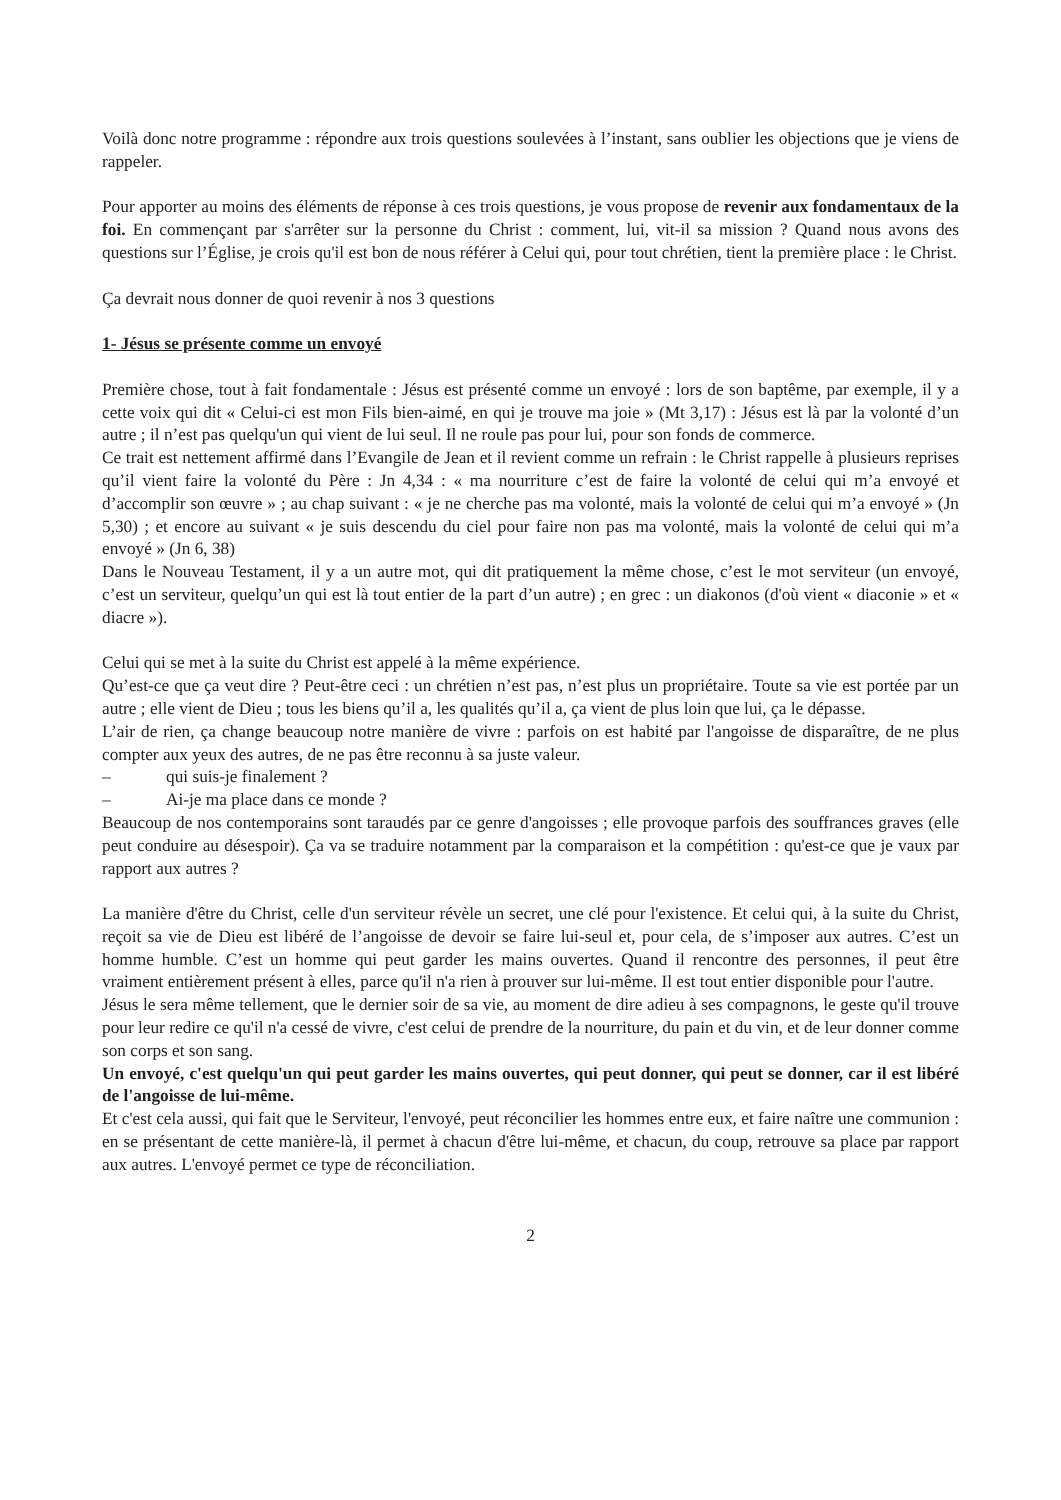Voilà donc notre programme : répondre aux trois questions soulevées à l’instant, sans oublier les objections que je viens de rappeler.
Pour apporter au moins des éléments de réponse à ces trois questions, je vous propose de revenir aux fondamentaux de la foi. En commençant par s'arrêter sur la personne du Christ : comment, lui, vit-il sa mission ? Quand nous avons des questions sur l’Église, je crois qu'il est bon de nous référer à Celui qui, pour tout chrétien, tient la première place : le Christ.
Ça devrait nous donner de quoi revenir à nos 3 questions
1- Jésus se présente comme un envoyé
Première chose, tout à fait fondamentale : Jésus est présenté comme un envoyé : lors de son baptême, par exemple, il y a cette voix qui dit « Celui-ci est mon Fils bien-aimé, en qui je trouve ma joie » (Mt 3,17) : Jésus est là par la volonté d’un autre ; il n’est pas quelqu'un qui vient de lui seul. Il ne roule pas pour lui, pour son fonds de commerce.
Ce trait est nettement affirmé dans l’Evangile de Jean et il revient comme un refrain : le Christ rappelle à plusieurs reprises qu’il vient faire la volonté du Père : Jn 4,34 : « ma nourriture c’est de faire la volonté de celui qui m’a envoyé et d’accomplir son œuvre » ; au chap suivant : « je ne cherche pas ma volonté, mais la volonté de celui qui m’a envoyé » (Jn 5,30) ; et encore au suivant « je suis descendu du ciel pour faire non pas ma volonté, mais la volonté de celui qui m’a envoyé » (Jn 6, 38)
Dans le Nouveau Testament, il y a un autre mot, qui dit pratiquement la même chose, c’est le mot serviteur (un envoyé, c’est un serviteur, quelqu’un qui est là tout entier de la part d’un autre) ; en grec : un diakonos (d'où vient « diaconie » et « diacre »).
Celui qui se met à la suite du Christ est appelé à la même expérience.
Qu’est-ce que ça veut dire ? Peut-être ceci : un chrétien n’est pas, n’est plus un propriétaire. Toute sa vie est portée par un autre ; elle vient de Dieu ; tous les biens qu’il a, les qualités qu’il a, ça vient de plus loin que lui, ça le dépasse.
L’air de rien, ça change beaucoup notre manière de vivre : parfois on est habité par l'angoisse de disparaître, de ne plus compter aux yeux des autres, de ne pas être reconnu à sa juste valeur.
– qui suis-je finalement ?
– Ai-je ma place dans ce monde ?
Beaucoup de nos contemporains sont taraudés par ce genre d'angoisses ; elle provoque parfois des souffrances graves (elle peut conduire au désespoir). Ça va se traduire notamment par la comparaison et la compétition : qu'est-ce que je vaux par rapport aux autres ?
La manière d'être du Christ, celle d'un serviteur révèle un secret, une clé pour l'existence. Et celui qui, à la suite du Christ, reçoit sa vie de Dieu est libéré de l’angoisse de devoir se faire lui-seul et, pour cela, de s’imposer aux autres. C’est un homme humble. C’est un homme qui peut garder les mains ouvertes. Quand il rencontre des personnes, il peut être vraiment entièrement présent à elles, parce qu'il n'a rien à prouver sur lui-même. Il est tout entier disponible pour l'autre.
Jésus le sera même tellement, que le dernier soir de sa vie, au moment de dire adieu à ses compagnons, le geste qu'il trouve pour leur redire ce qu'il n'a cessé de vivre, c'est celui de prendre de la nourriture, du pain et du vin, et de leur donner comme son corps et son sang.
Un envoyé, c'est quelqu'un qui peut garder les mains ouvertes, qui peut donner, qui peut se donner, car il est libéré de l'angoisse de lui-même.
Et c'est cela aussi, qui fait que le Serviteur, l'envoyé, peut réconcilier les hommes entre eux, et faire naître une communion : en se présentant de cette manière-là, il permet à chacun d'être lui-même, et chacun, du coup, retrouve sa place par rapport aux autres. L'envoyé permet ce type de réconciliation.
2